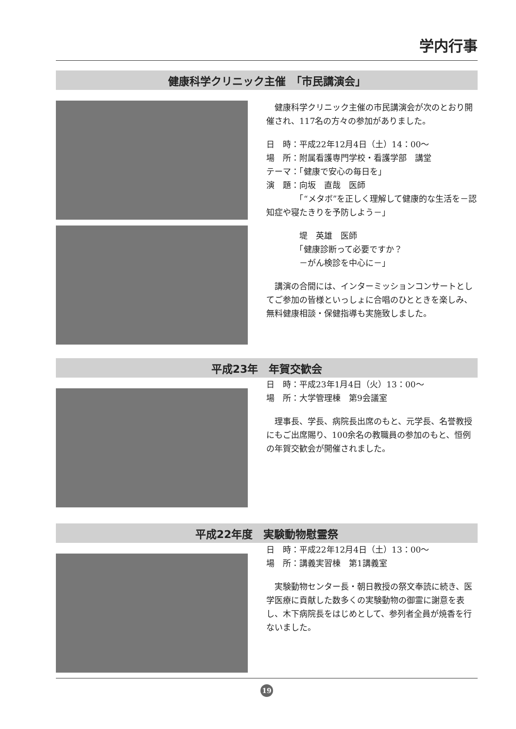学内行事
健康科学クリニック主催　「市民講演会」
　健康科学クリニック主催の市民講演会が次のとおり開催され、117名の方々の参加がありました。
日　時：平成22年12月4日（土）14：00～
場　所：附属看護専門学校・看護学部　講堂
テーマ：「健康で安心の毎日を」
演　題：向坂　直哉　医師
　　　　「“メタボ”を正しく理解して健康的な生活を－認知症や寝たきりを予防しよう－」
　　　　堤　英雄　医師
　　　　「健康診断って必要ですか？
　　　　－がん検診を中心に－」
　講演の合間には、インターミッションコンサートとしてご参加の皆様といっしょに合唱のひとときを楽しみ、無料健康相談・保健指導も実施致しました。
平成23年　年賀交歓会
日　時：平成23年1月4日（火）13：00～
場　所：大学管理棟　第9会議室
　理事長、学長、病院長出席のもと、元学長、名誉教授にもご出席賜り、100余名の教職員の参加のもと、恒例の年賀交歓会が開催されました。
平成22年度　実験動物慰霊祭
日　時：平成22年12月4日（土）13：00～
場　所：講義実習棟　第1講義室
　実験動物センター長・朝日教授の祭文奉読に続き、医学医療に貢献した数多くの実験動物の御霊に謝意を表し、木下病院長をはじめとして、参列者全員が焼香を行ないました。
19